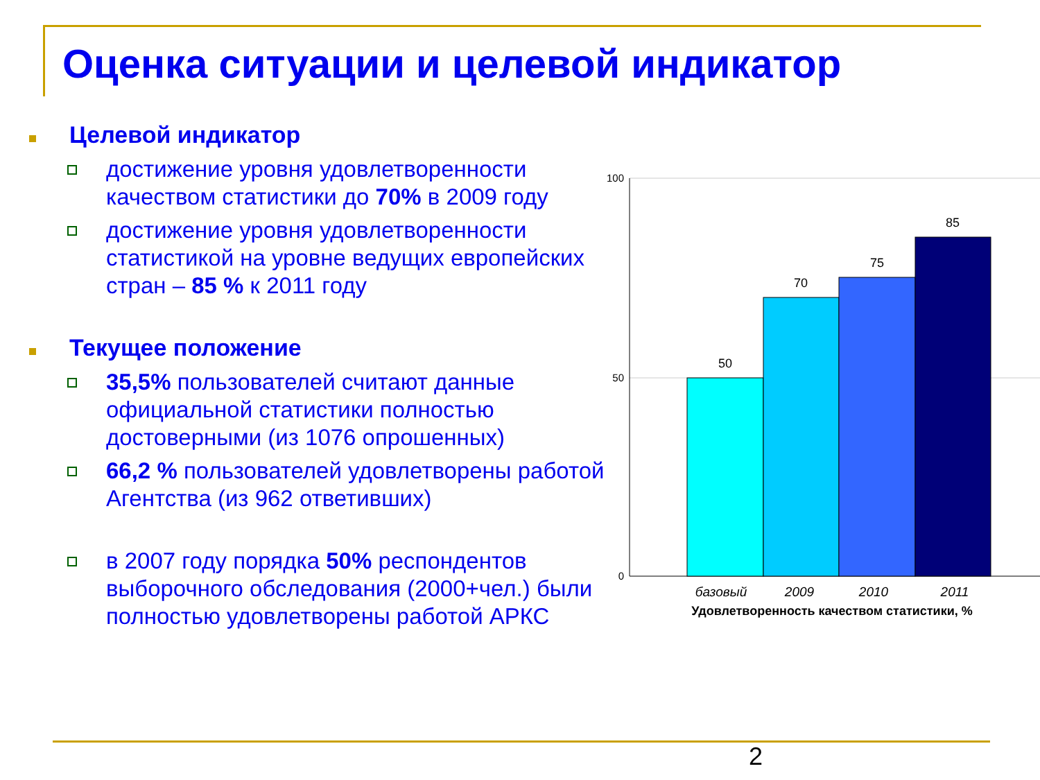Оценка ситуации и целевой индикатор
Целевой индикатор
достижение уровня удовлетворенности качеством статистики до 70% в 2009 году
достижение уровня удовлетворенности статистикой на уровне ведущих европейских стран – 85 % к 2011 году
Текущее положение
35,5% пользователей считают данные официальной статистики полностью достоверными (из 1076 опрошенных)
66,2 % пользователей удовлетворены работой Агентства (из 962 ответивших)
в 2007 году порядка 50% респондентов выборочного обследования (2000+чел.) были полностью удовлетворены работой АРКС
100
50
0
50
70
75
85
базовый
2009
2010
2011
Удовлетворенность качеством статистики, %
2